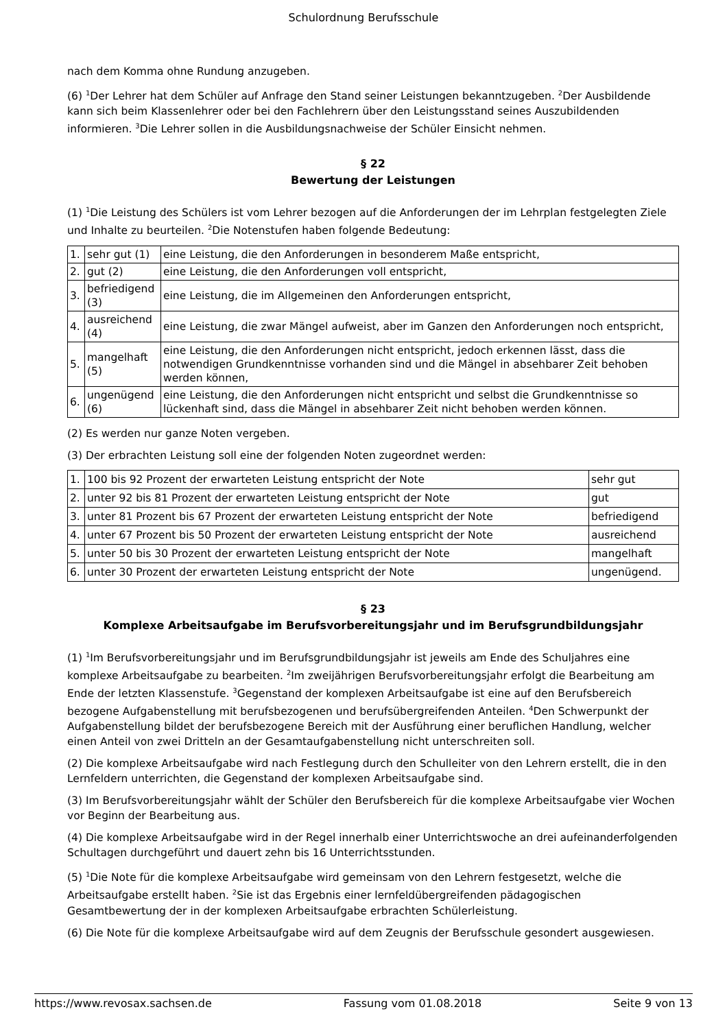Schulordnung Berufsschule
nach dem Komma ohne Rundung anzugeben.
(6) <sup>1</sup>Der Lehrer hat dem Schüler auf Anfrage den Stand seiner Leistungen bekanntzugeben. <sup>2</sup>Der Ausbildende kann sich beim Klassenlehrer oder bei den Fachlehrern über den Leistungsstand seines Auszubildenden informieren. <sup>3</sup>Die Lehrer sollen in die Ausbildungsnachweise der Schüler Einsicht nehmen.
§ 22
Bewertung der Leistungen
(1) <sup>1</sup>Die Leistung des Schülers ist vom Lehrer bezogen auf die Anforderungen der im Lehrplan festgelegten Ziele und Inhalte zu beurteilen. <sup>2</sup>Die Notenstufen haben folgende Bedeutung:
| 1. | sehr gut (1) | eine Leistung, die den Anforderungen in besonderem Maße entspricht, |
| 2. | gut (2) | eine Leistung, die den Anforderungen voll entspricht, |
| 3. | befriedigend (3) | eine Leistung, die im Allgemeinen den Anforderungen entspricht, |
| 4. | ausreichend (4) | eine Leistung, die zwar Mängel aufweist, aber im Ganzen den Anforderungen noch entspricht, |
| 5. | mangelhaft (5) | eine Leistung, die den Anforderungen nicht entspricht, jedoch erkennen lässt, dass die notwendigen Grundkenntnisse vorhanden sind und die Mängel in absehbarer Zeit behoben werden können, |
| 6. | ungenügend (6) | eine Leistung, die den Anforderungen nicht entspricht und selbst die Grundkenntnisse so lückenhaft sind, dass die Mängel in absehbarer Zeit nicht behoben werden können. |
(2) Es werden nur ganze Noten vergeben.
(3) Der erbrachten Leistung soll eine der folgenden Noten zugeordnet werden:
| 1. | 100 bis 92 Prozent der erwarteten Leistung entspricht der Note | sehr gut |
| 2. | unter 92 bis 81 Prozent der erwarteten Leistung entspricht der Note | gut |
| 3. | unter 81 Prozent bis 67 Prozent der erwarteten Leistung entspricht der Note | befriedigend |
| 4. | unter 67 Prozent bis 50 Prozent der erwarteten Leistung entspricht der Note | ausreichend |
| 5. | unter 50 bis 30 Prozent der erwarteten Leistung entspricht der Note | mangelhaft |
| 6. | unter 30 Prozent der erwarteten Leistung entspricht der Note | ungenügend. |
§ 23
Komplexe Arbeitsaufgabe im Berufsvorbereitungsjahr und im Berufsgrundbildungsjahr
(1) <sup>1</sup>Im Berufsvorbereitungsjahr und im Berufsgrundbildungsjahr ist jeweils am Ende des Schuljahres eine komplexe Arbeitsaufgabe zu bearbeiten. <sup>2</sup>Im zweijährigen Berufsvorbereitungsjahr erfolgt die Bearbeitung am Ende der letzten Klassenstufe. <sup>3</sup>Gegenstand der komplexen Arbeitsaufgabe ist eine auf den Berufsbereich bezogene Aufgabenstellung mit berufsbezogenen und berufsübergreifenden Anteilen. <sup>4</sup>Den Schwerpunkt der Aufgabenstellung bildet der berufsbezogene Bereich mit der Ausführung einer beruflichen Handlung, welcher einen Anteil von zwei Dritteln an der Gesamtaufgabenstellung nicht unterschreiten soll.
(2) Die komplexe Arbeitsaufgabe wird nach Festlegung durch den Schulleiter von den Lehrern erstellt, die in den Lernfeldern unterrichten, die Gegenstand der komplexen Arbeitsaufgabe sind.
(3) Im Berufsvorbereitungsjahr wählt der Schüler den Berufsbereich für die komplexe Arbeitsaufgabe vier Wochen vor Beginn der Bearbeitung aus.
(4) Die komplexe Arbeitsaufgabe wird in der Regel innerhalb einer Unterrichtswoche an drei aufeinanderfolgenden Schultagen durchgeführt und dauert zehn bis 16 Unterrichtsstunden.
(5) <sup>1</sup>Die Note für die komplexe Arbeitsaufgabe wird gemeinsam von den Lehrern festgesetzt, welche die Arbeitsaufgabe erstellt haben. <sup>2</sup>Sie ist das Ergebnis einer lernfeldübergreifenden pädagogischen Gesamtbewertung der in der komplexen Arbeitsaufgabe erbrachten Schülerleistung.
(6) Die Note für die komplexe Arbeitsaufgabe wird auf dem Zeugnis der Berufsschule gesondert ausgewiesen.
https://www.revosax.sachsen.de Fassung vom 01.08.2018 Seite 9 von 13